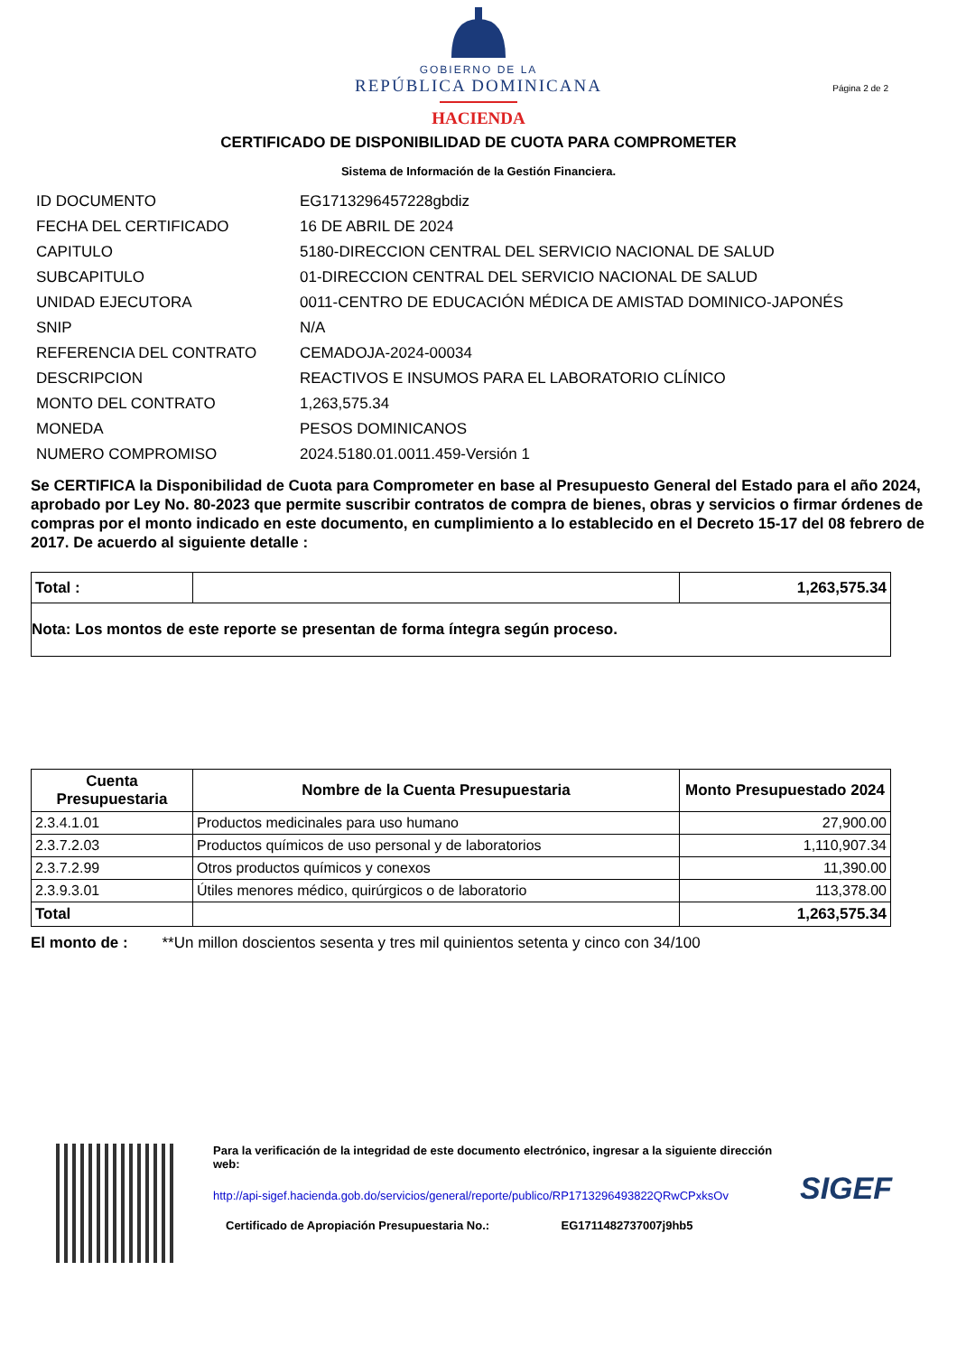GOBIERNO DE LA
REPÚBLICA DOMINICANA
HACIENDA
Página 2 de 2
CERTIFICADO DE DISPONIBILIDAD DE CUOTA PARA COMPROMETER
Sistema de Información de la Gestión Financiera.
| ID DOCUMENTO | EG1713296457228gbdiz |
| FECHA DEL CERTIFICADO | 16 DE ABRIL DE 2024 |
| CAPITULO | 5180-DIRECCION CENTRAL DEL SERVICIO NACIONAL DE SALUD |
| SUBCAPITULO | 01-DIRECCION CENTRAL DEL SERVICIO NACIONAL DE SALUD |
| UNIDAD EJECUTORA | 0011-CENTRO DE EDUCACIÓN MÉDICA DE AMISTAD DOMINICO-JAPONÉS |
| SNIP | N/A |
| REFERENCIA DEL CONTRATO | CEMADOJA-2024-00034 |
| DESCRIPCION | REACTIVOS E INSUMOS PARA EL LABORATORIO CLÍNICO |
| MONTO DEL CONTRATO | 1,263,575.34 |
| MONEDA | PESOS DOMINICANOS |
| NUMERO COMPROMISO | 2024.5180.01.0011.459-Versión 1 |
Se CERTIFICA la Disponibilidad de Cuota para Comprometer en base al Presupuesto General del Estado para el año 2024, aprobado por Ley No. 80-2023 que permite suscribir contratos de compra de bienes, obras y servicios o firmar órdenes de compras por el monto indicado en este documento, en cumplimiento a lo establecido en el Decreto 15-17 del 08 febrero de 2017. De acuerdo al siguiente detalle :
| Total : | | 1,263,575.34 |
| Nota: Los montos de este reporte se presentan de forma íntegra según proceso. | | |
| Cuenta Presupuestaria | Nombre de la Cuenta Presupuestaria | Monto Presupuestado 2024 |
| --- | --- | --- |
| 2.3.4.1.01 | Productos medicinales para uso humano | 27,900.00 |
| 2.3.7.2.03 | Productos químicos de uso personal y de laboratorios | 1,110,907.34 |
| 2.3.7.2.99 | Otros productos químicos y conexos | 11,390.00 |
| 2.3.9.3.01 | Útiles menores médico, quirúrgicos o de laboratorio | 113,378.00 |
| Total | | 1,263,575.34 |
El monto de : **Un millon doscientos sesenta y tres mil quinientos setenta y cinco con 34/100
Para la verificación de la integridad de este documento electrónico, ingresar a la siguiente dirección web:
http://api-sigef.hacienda.gob.do/servicios/general/reporte/publico/RP1713296493822QRwCPxksOv
Certificado de Apropiación Presupuestaria No.: EG1711482737007j9hb5
SIGEF